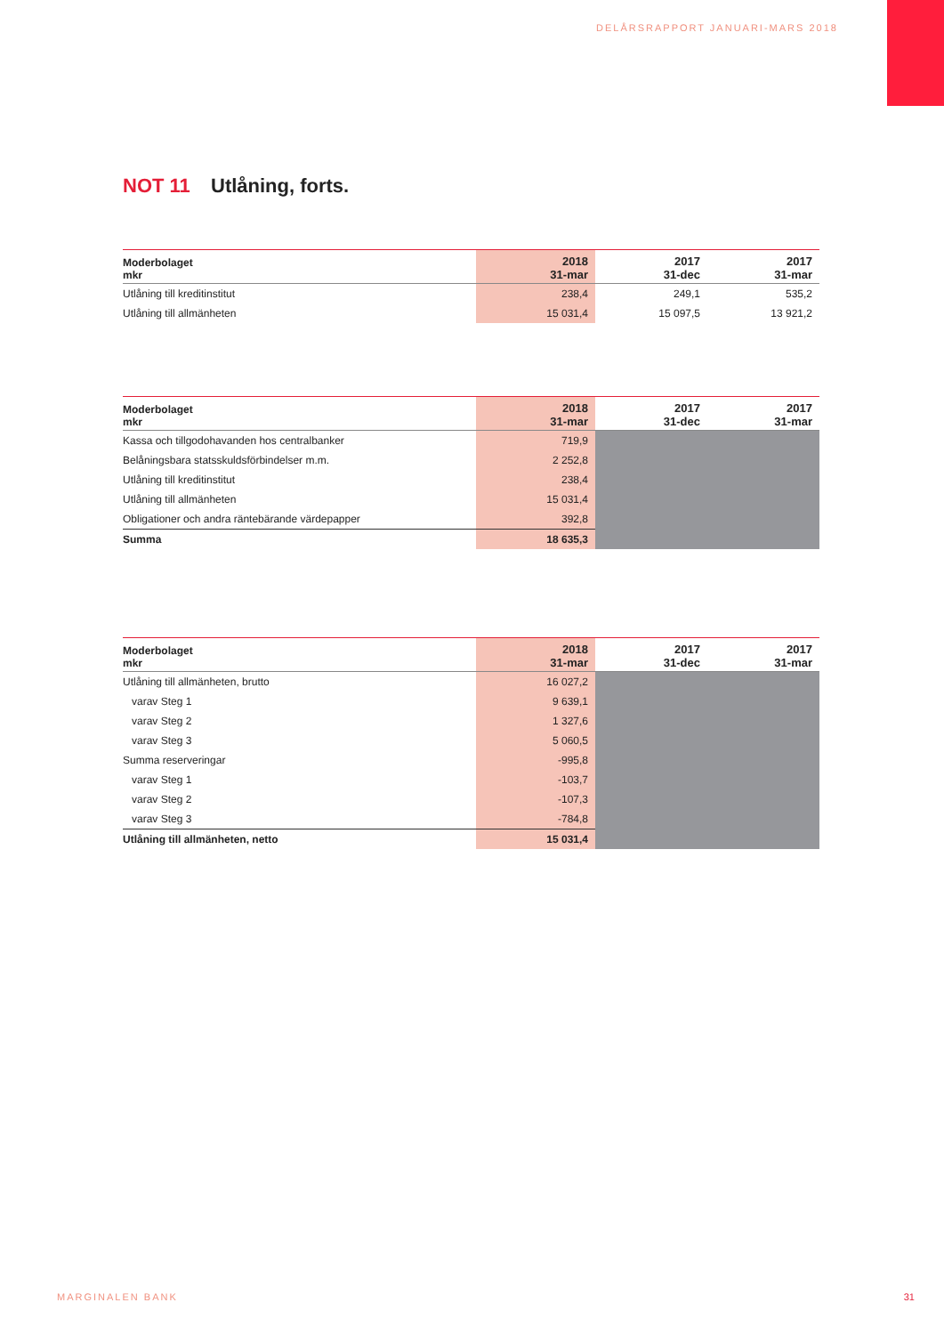DELÅRSRAPPORT JANUARI-MARS 2018
NOT 11 Utlåning, forts.
| Moderbolaget mkr | 2018 31-mar | 2017 31-dec | 2017 31-mar |
| --- | --- | --- | --- |
| Utlåning till kreditinstitut | 238,4 | 249,1 | 535,2 |
| Utlåning till allmänheten | 15 031,4 | 15 097,5 | 13 921,2 |
| Moderbolaget mkr | 2018 31-mar | 2017 31-dec | 2017 31-mar |
| --- | --- | --- | --- |
| Kassa och tillgodohavanden hos centralbanker | 719,9 | | |
| Belåningsbara statsskuldsförbindelser m.m. | 2 252,8 | | |
| Utlåning till kreditinstitut | 238,4 | | |
| Utlåning till allmänheten | 15 031,4 | | |
| Obligationer och andra räntebärande värdepapper | 392,8 | | |
| Summa | 18 635,3 | | |
| Moderbolaget mkr | 2018 31-mar | 2017 31-dec | 2017 31-mar |
| --- | --- | --- | --- |
| Utlåning till allmänheten, brutto | 16 027,2 | | |
| varav Steg 1 | 9 639,1 | | |
| varav Steg 2 | 1 327,6 | | |
| varav Steg 3 | 5 060,5 | | |
| Summa reserveringar | -995,8 | | |
| varav Steg 1 | -103,7 | | |
| varav Steg 2 | -107,3 | | |
| varav Steg 3 | -784,8 | | |
| Utlåning till allmänheten, netto | 15 031,4 | | |
MARGINALEN BANK 31